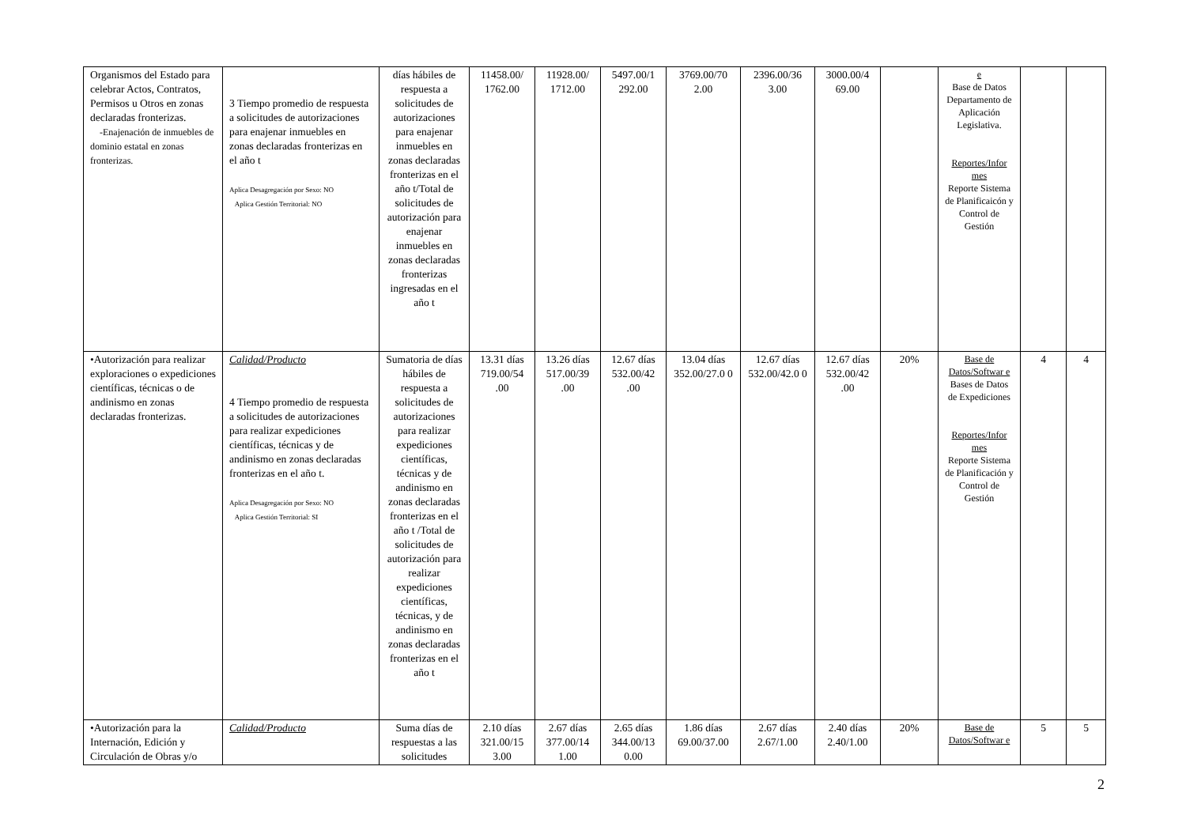| Organismos del Estado para celebrar Actos, Contratos, Permisos u Otros en zonas declaradas fronterizas. -Enajenación de inmuebles de dominio estatal en zonas fronterizas. | 3 Tiempo promedio de respuesta a solicitudes de autorizaciones para enajenar inmuebles en zonas declaradas fronterizas en el año t Aplica Desagregación por Sexo: NO Aplica Gestión Territorial: NO | días hábiles de respuesta a solicitudes de autorizaciones para enajenar inmuebles en zonas declaradas fronterizas en el año t/Total de solicitudes de autorización para enajenar inmuebles en zonas declaradas fronterizas ingresadas en el año t | 11458.00/ 1762.00 | 11928.00/ 1712.00 | 5497.00/1 292.00 | 3769.00/70 2.00 | 2396.00/36 3.00 | 3000.00/4 69.00 | | e Base de Datos Departamento de Aplicación Legislativa. Reportes/Infor mes Reporte Sistema de Planificaicón y Control de Gestión | | |
| •Autorización para realizar exploraciones o expediciones científicas, técnicas o de andinismo en zonas declaradas fronterizas. | Calidad/Producto 4 Tiempo promedio de respuesta a solicitudes de autorizaciones para realizar expediciones científicas, técnicas y de andinismo en zonas declaradas fronterizas en el año t. Aplica Desagregación por Sexo: NO Aplica Gestión Territorial: SI | Sumatoria de días hábiles de respuesta a solicitudes de autorizaciones para realizar expediciones científicas, técnicas y de andinismo en zonas declaradas fronterizas en el año t /Total de solicitudes de autorización para realizar expediciones científicas, técnicas, y de andinismo en zonas declaradas fronterizas en el año t | 13.31 días 719.00/54 .00 | 13.26 días 517.00/39 .00 | 12.67 días 532.00/42 .00 | 13.04 días 352.00/27.0 0 | 12.67 días 532.00/42.0 0 | 12.67 días 532.00/42 .00 | 20% | Base de Datos/Softwar e Bases de Datos de Expediciones Reportes/Infor mes Reporte Sistema de Planificación y Control de Gestión | 4 | 4 |
| •Autorización para la Internación, Edición y Circulación de Obras y/o | Calidad/Producto | Suma días de respuestas a las solicitudes | 2.10 días 321.00/15 3.00 | 2.67 días 377.00/14 1.00 | 2.65 días 344.00/13 0.00 | 1.86 días 69.00/37.00 | 2.67 días 2.67/1.00 | 2.40 días 2.40/1.00 | 20% | Base de Datos/Softwar e | 5 | 5 |
2